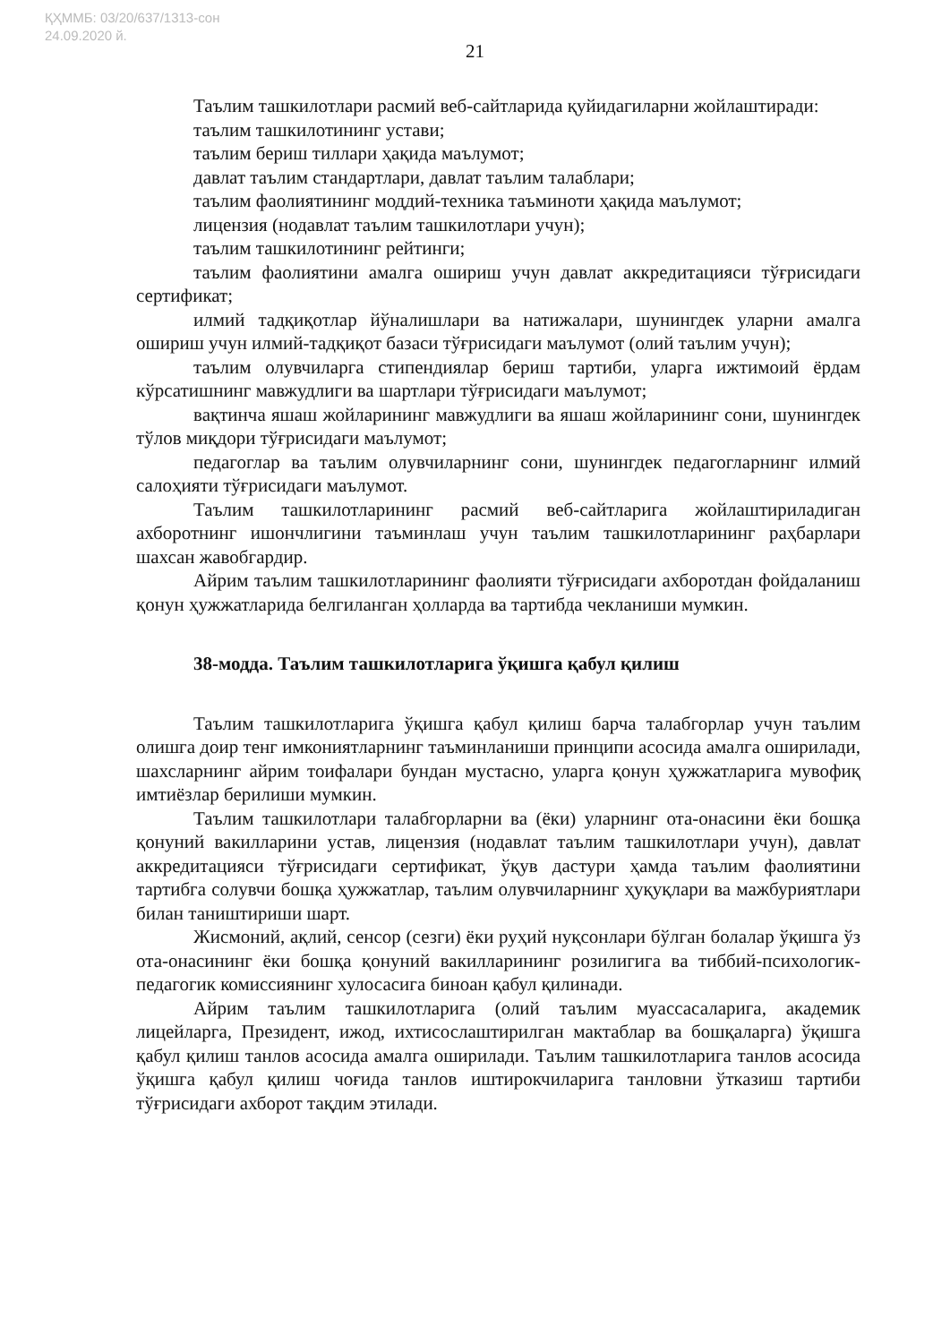ҚҲММБ: 03/20/637/1313-сон
24.09.2020 й.
21
Таълим ташкилотлари расмий веб-сайтларида қуйидагиларни жойлаштиради:
таълим ташкилотининг устави;
таълим бериш тиллари ҳақида маълумот;
давлат таълим стандартлари, давлат таълим талаблари;
таълим фаолиятининг моддий-техника таъминоти ҳақида маълумот;
лицензия (нодавлат таълим ташкилотлари учун);
таълим ташкилотининг рейтинги;
таълим фаолиятини амалга ошириш учун давлат аккредитацияси тўғрисидаги сертификат;
илмий тадқиқотлар йўналишлари ва натижалари, шунингдек уларни амалга ошириш учун илмий-тадқиқот базаси тўғрисидаги маълумот (олий таълим учун);
таълим олувчиларга стипендиялар бериш тартиби, уларга ижтимоий ёрдам кўрсатишнинг мавжудлиги ва шартлари тўғрисидаги маълумот;
вақтинча яшаш жойларининг мавжудлиги ва яшаш жойларининг сони, шунингдек тўлов миқдори тўғрисидаги маълумот;
педагоглар ва таълим олувчиларнинг сони, шунингдек педагогларнинг илмий салоҳияти тўғрисидаги маълумот.
Таълим ташкилотларининг расмий веб-сайтларига жойлаштириладиган ахборотнинг ишончлигини таъминлаш учун таълим ташкилотларининг раҳбарлари шахсан жавобгардир.
Айрим таълим ташкилотларининг фаолияти тўғрисидаги ахборотдан фойдаланиш қонун ҳужжатларида белгиланган ҳолларда ва тартибда чекланиши мумкин.
38-модда. Таълим ташкилотларига ўқишга қабул қилиш
Таълим ташкилотларига ўқишга қабул қилиш барча талабгорлар учун таълим олишга доир тенг имкониятларнинг таъминланиши принципи асосида амалга оширилади, шахсларнинг айрим тоифалари бундан мустасно, уларга қонун ҳужжатларига мувофиқ имтиёзлар берилиши мумкин.
Таълим ташкилотлари талабгорларни ва (ёки) уларнинг ота-онасини ёки бошқа қонуний вакилларини устав, лицензия (нодавлат таълим ташкилотлари учун), давлат аккредитацияси тўғрисидаги сертификат, ўқув дастури ҳамда таълим фаолиятини тартибга солувчи бошқа ҳужжатлар, таълим олувчиларнинг ҳуқуқлари ва мажбуриятлари билан таништириши шарт.
Жисмоний, ақлий, сенсор (сезги) ёки руҳий нуқсонлари бўлган болалар ўқишга ўз ота-онасининг ёки бошқа қонуний вакилларининг розилигига ва тиббий-психологик-педагогик комиссиянинг хулосасига биноан қабул қилинади.
Айрим таълим ташкилотларига (олий таълим муассасаларига, академик лицейларга, Президент, ижод, ихтисослаштирилган мактаблар ва бошқаларга) ўқишга қабул қилиш танлов асосида амалга оширилади. Таълим ташкилотларига танлов асосида ўқишга қабул қилиш чоғида танлов иштирокчиларига танловни ўтказиш тартиби тўғрисидаги ахборот тақдим этилади.